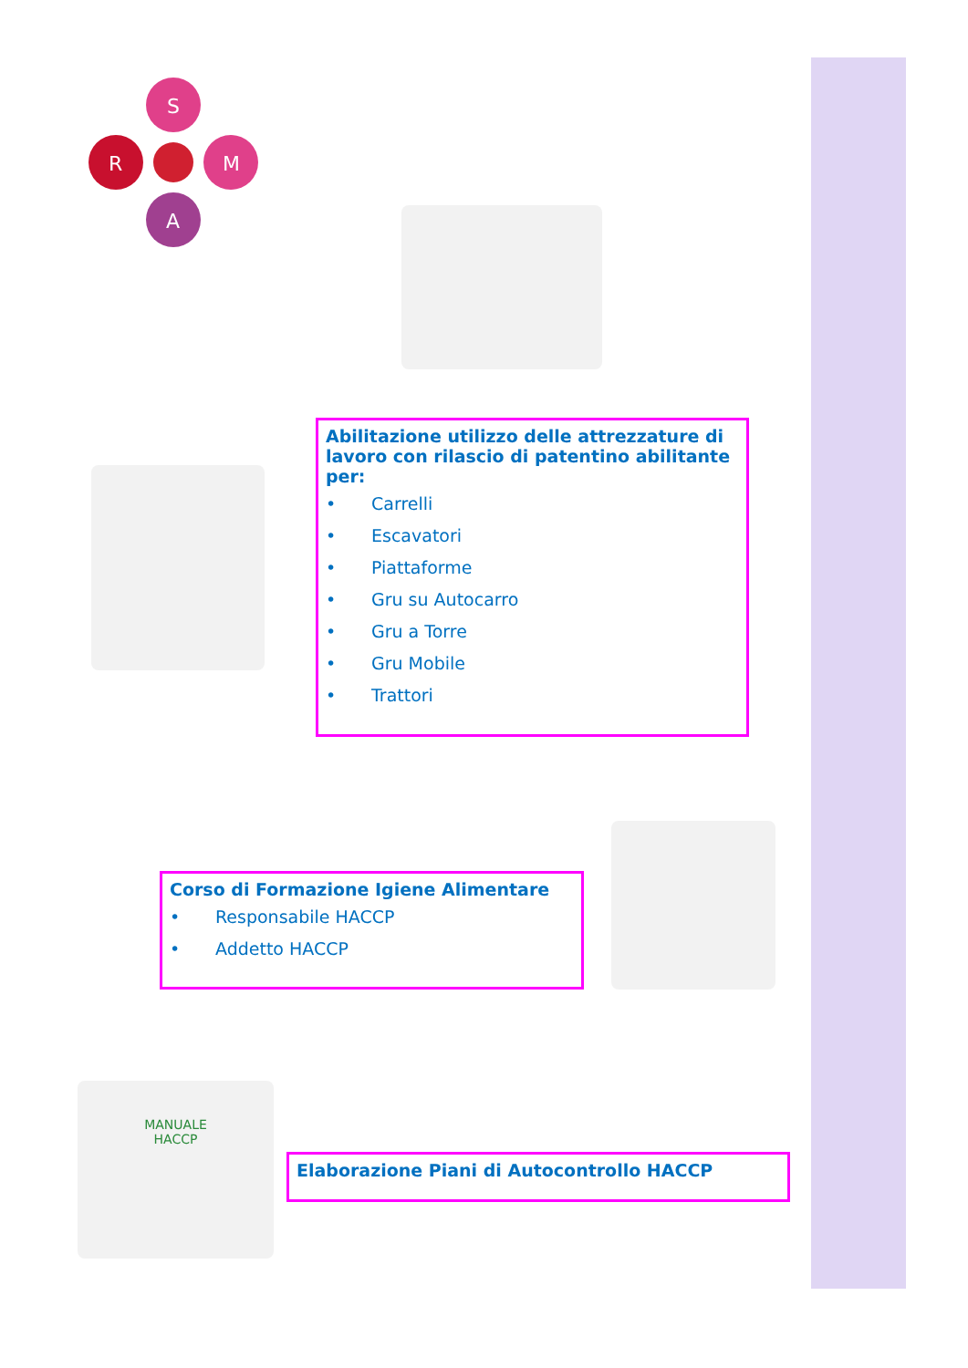S
R
M
A
Abilitazione utilizzo delle attrezzature di lavoro con rilascio di patentino abilitante per:
• Carrelli
• Escavatori
• Piattaforme
• Gru su Autocarro
• Gru a Torre
• Gru Mobile
• Trattori
Corso di Formazione Igiene Alimentare
• Responsabile HACCP
• Addetto HACCP
MANUALE
HACCP
Elaborazione Piani di Autocontrollo HACCP